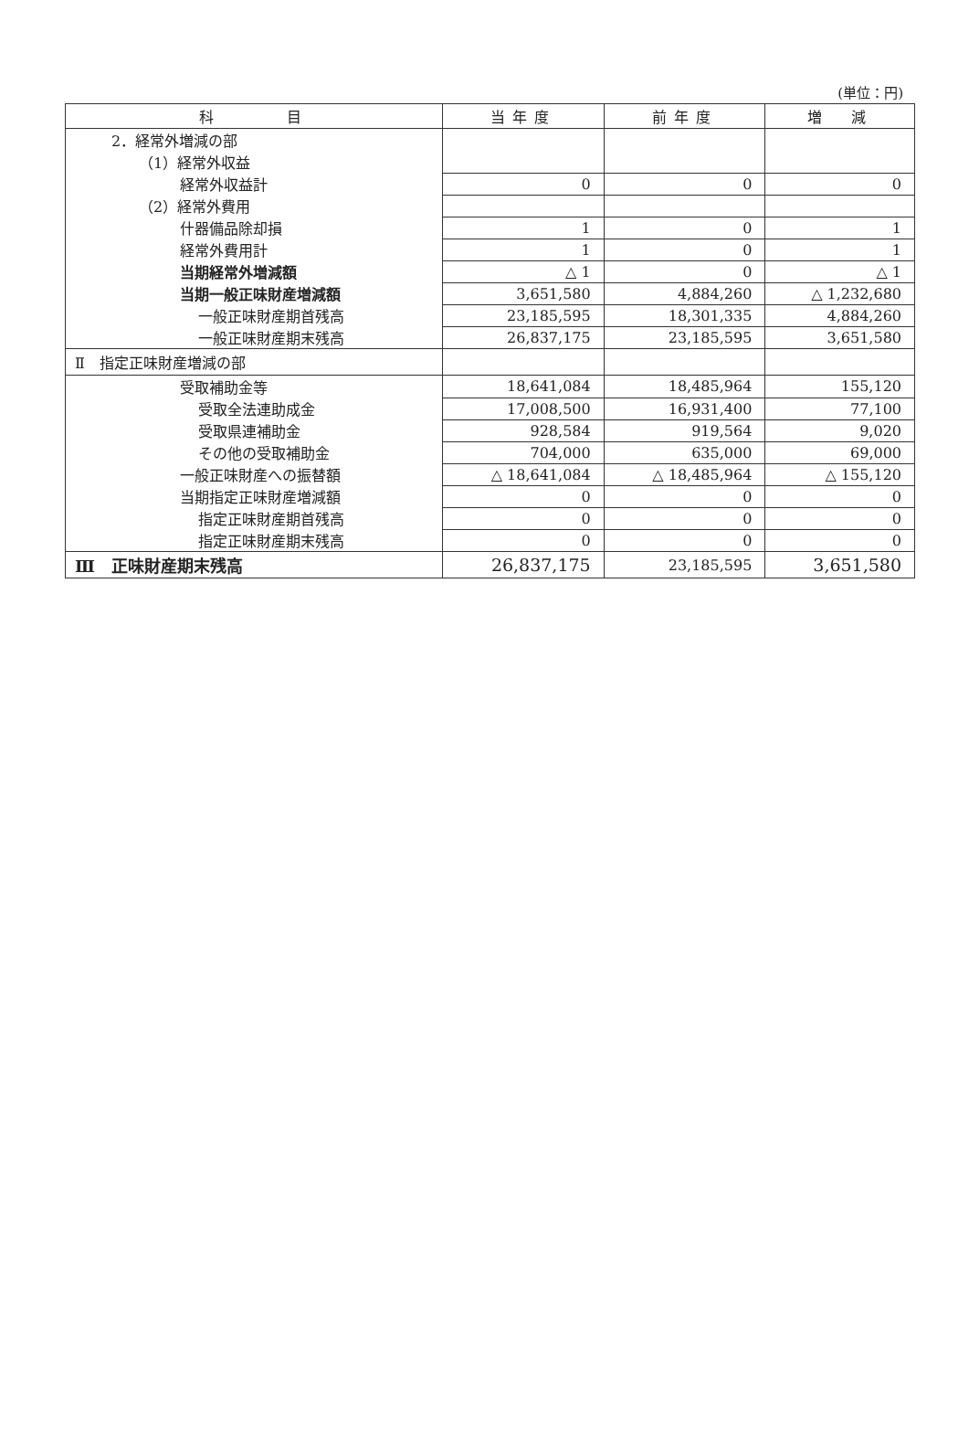(単位：円)
| 科 目 | 当年度 | 前年度 | 増 減 |
| --- | --- | --- | --- |
| 2．経常外増減の部 | | | |
| （1）経常外収益 | | | |
| 経常外収益計 | 0 | 0 | 0 |
| （2）経常外費用 | | | |
| 什器備品除却損 | 1 | 0 | 1 |
| 経常外費用計 | 1 | 0 | 1 |
| 当期経常外増減額 | △ 1 | 0 | △ 1 |
| 当期一般正味財産増減額 | 3,651,580 | 4,884,260 | △ 1,232,680 |
| 一般正味財産期首残高 | 23,185,595 | 18,301,335 | 4,884,260 |
| 一般正味財産期末残高 | 26,837,175 | 23,185,595 | 3,651,580 |
| Ⅱ 指定正味財産増減の部 | | | |
| 受取補助金等 | 18,641,084 | 18,485,964 | 155,120 |
| 受取全法連助成金 | 17,008,500 | 16,931,400 | 77,100 |
| 受取県連補助金 | 928,584 | 919,564 | 9,020 |
| その他の受取補助金 | 704,000 | 635,000 | 69,000 |
| 一般正味財産への振替額 | △ 18,641,084 | △ 18,485,964 | △ 155,120 |
| 当期指定正味財産増減額 | 0 | 0 | 0 |
| 指定正味財産期首残高 | 0 | 0 | 0 |
| 指定正味財産期末残高 | 0 | 0 | 0 |
| Ⅲ 正味財産期末残高 | 26,837,175 | 23,185,595 | 3,651,580 |